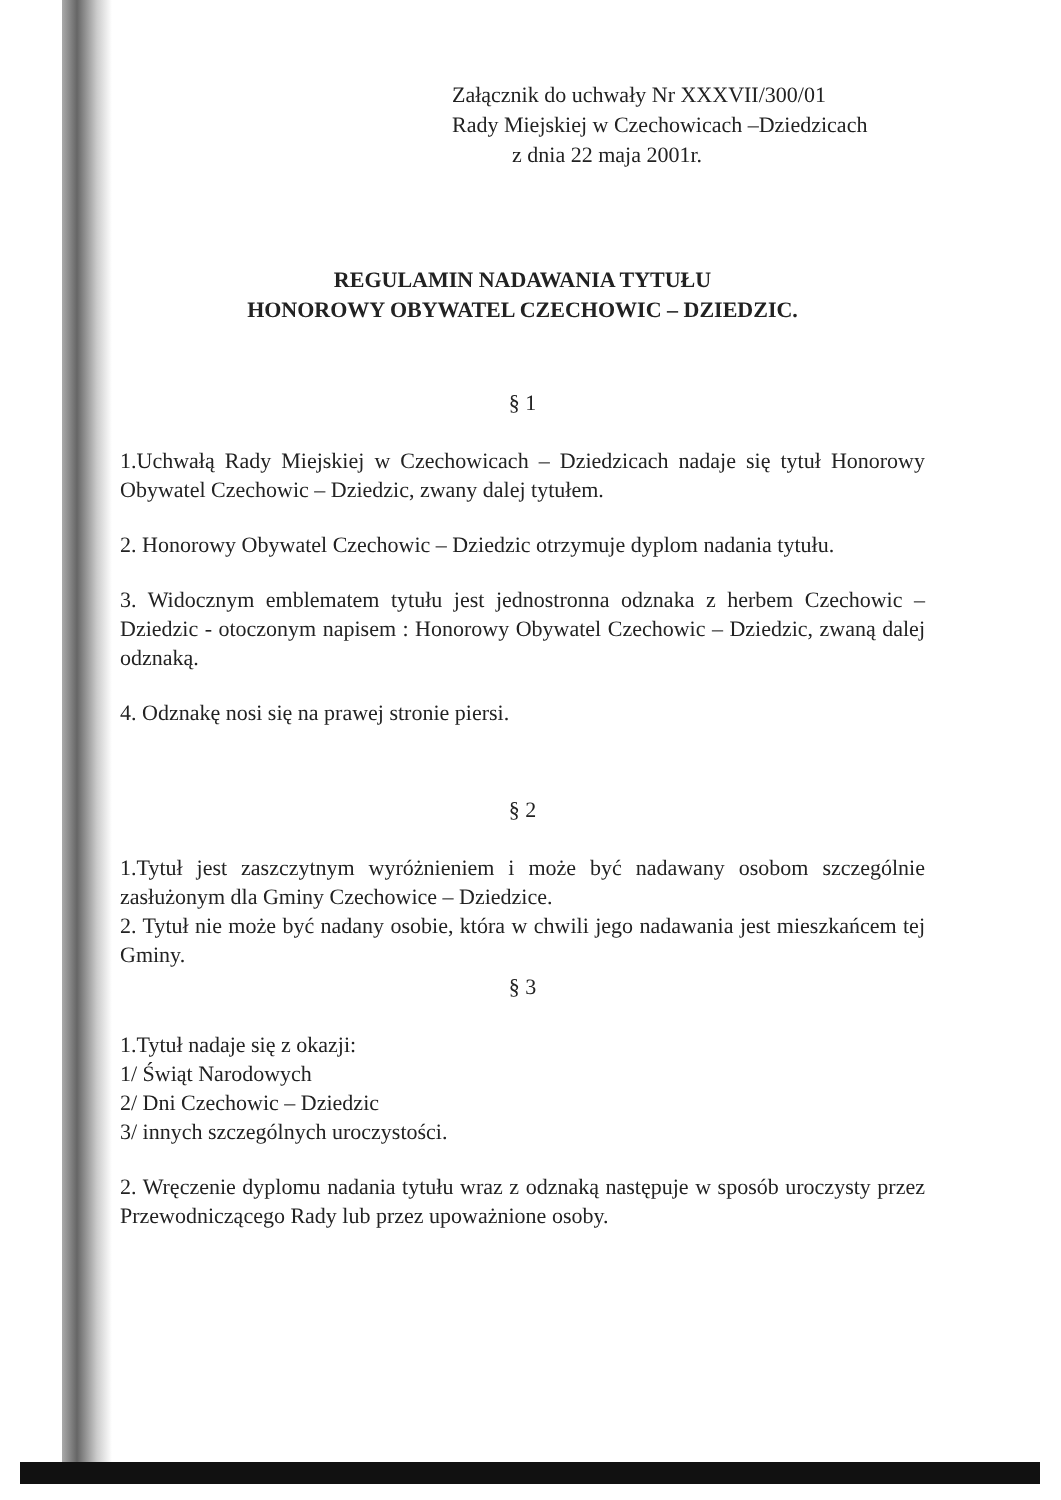Załącznik do uchwały Nr XXXVII/300/01
Rady Miejskiej w Czechowicach –Dziedzicach
z dnia 22 maja 2001r.
REGULAMIN NADAWANIA TYTUŁU
HONOROWY OBYWATEL CZECHOWIC – DZIEDZIC.
§ 1
1.Uchwałą Rady Miejskiej w Czechowicach – Dziedzicach nadaje się tytuł Honorowy Obywatel Czechowic – Dziedzic, zwany dalej tytułem.
2. Honorowy Obywatel Czechowic – Dziedzic otrzymuje dyplom nadania tytułu.
3. Widocznym emblematem tytułu jest jednostronna odznaka z herbem Czechowic – Dziedzic - otoczonym napisem : Honorowy Obywatel Czechowic – Dziedzic, zwaną dalej odznaką.
4. Odznakę nosi się na prawej stronie piersi.
§ 2
1.Tytuł jest zaszczytnym wyróżnieniem i może być nadawany osobom szczególnie zasłużonym dla Gminy Czechowice – Dziedzice.
2. Tytuł nie może być nadany osobie, która w chwili jego nadawania jest mieszkańcem tej Gminy.
§ 3
1.Tytuł nadaje się z okazji:
1/ Świąt Narodowych
2/ Dni Czechowic – Dziedzic
3/ innych szczególnych uroczystości.
2. Wręczenie dyplomu nadania tytułu wraz z odznaką następuje w sposób uroczysty przez Przewodniczącego Rady lub przez upoważnione osoby.